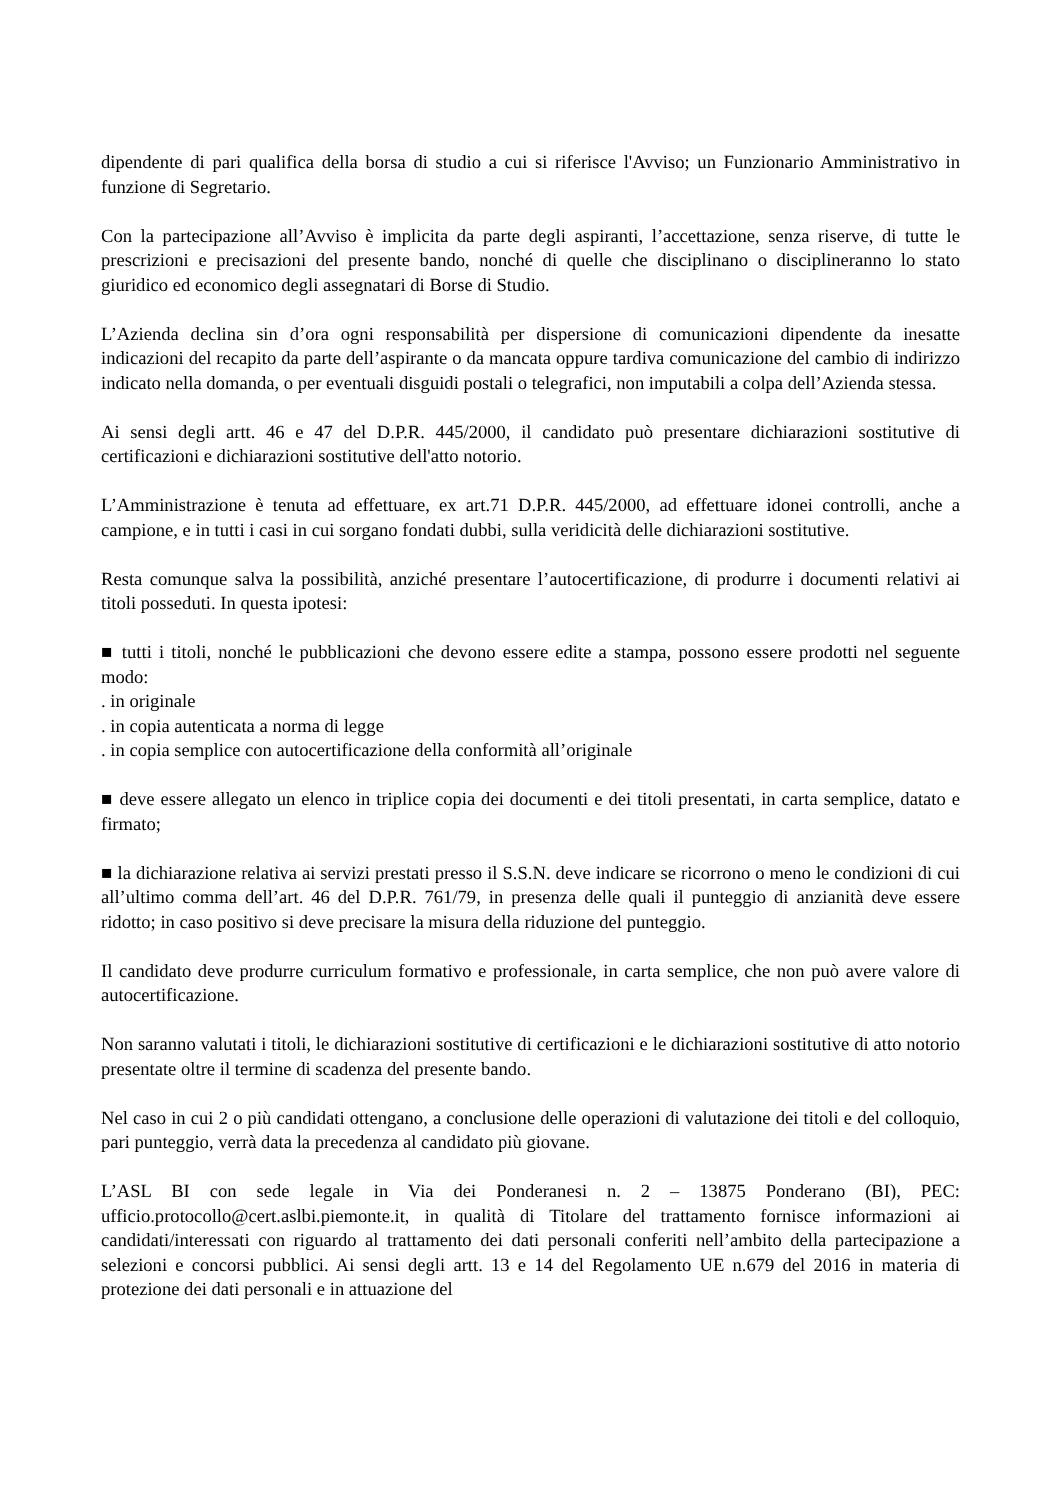dipendente di pari qualifica della borsa di studio a cui si riferisce l'Avviso; un Funzionario Amministrativo in funzione di Segretario.
Con la partecipazione all’Avviso è implicita da parte degli aspiranti, l’accettazione, senza riserve, di tutte le prescrizioni e precisazioni del presente bando, nonché di quelle che disciplinano o disciplineranno lo stato giuridico ed economico degli assegnatari di Borse di Studio.
L’Azienda declina sin d’ora ogni responsabilità per dispersione di comunicazioni dipendente da inesatte indicazioni del recapito da parte dell’aspirante o da mancata oppure tardiva comunicazione del cambio di indirizzo indicato nella domanda, o per eventuali disguidi postali o telegrafici, non imputabili a colpa dell’Azienda stessa.
Ai sensi degli artt. 46 e 47 del D.P.R. 445/2000, il candidato può presentare dichiarazioni sostitutive di certificazioni e dichiarazioni sostitutive dell'atto notorio.
L’Amministrazione è tenuta ad effettuare, ex art.71 D.P.R. 445/2000, ad effettuare idonei controlli, anche a campione, e in tutti i casi in cui sorgano fondati dubbi, sulla veridicità delle dichiarazioni sostitutive.
Resta comunque salva la possibilità, anziché presentare l’autocertificazione, di produrre i documenti relativi ai titoli posseduti. In questa ipotesi:
■ tutti i titoli, nonché le pubblicazioni che devono essere edite a stampa, possono essere prodotti nel seguente modo:
. in originale
. in copia autenticata a norma di legge
. in copia semplice con autocertificazione della conformità all’originale
■ deve essere allegato un elenco in triplice copia dei documenti e dei titoli presentati, in carta semplice, datato e firmato;
■ la dichiarazione relativa ai servizi prestati presso il S.S.N. deve indicare se ricorrono o meno le condizioni di cui all’ultimo comma dell’art. 46 del D.P.R. 761/79, in presenza delle quali il punteggio di anzianità deve essere ridotto; in caso positivo si deve precisare la misura della riduzione del punteggio.
Il candidato deve produrre curriculum formativo e professionale, in carta semplice, che non può avere valore di autocertificazione.
Non saranno valutati i titoli, le dichiarazioni sostitutive di certificazioni e le dichiarazioni sostitutive di atto notorio presentate oltre il termine di scadenza del presente bando.
Nel caso in cui 2 o più candidati ottengano, a conclusione delle operazioni di valutazione dei titoli e del colloquio, pari punteggio, verrà data la precedenza al candidato più giovane.
L’ASL BI con sede legale in Via dei Ponderanesi n. 2 – 13875 Ponderano (BI), PEC: ufficio.protocollo@cert.aslbi.piemonte.it, in qualità di Titolare del trattamento fornisce informazioni ai candidati/interessati con riguardo al trattamento dei dati personali conferiti nell’ambito della partecipazione a selezioni e concorsi pubblici. Ai sensi degli artt. 13 e 14 del Regolamento UE n.679 del 2016 in materia di protezione dei dati personali e in attuazione del